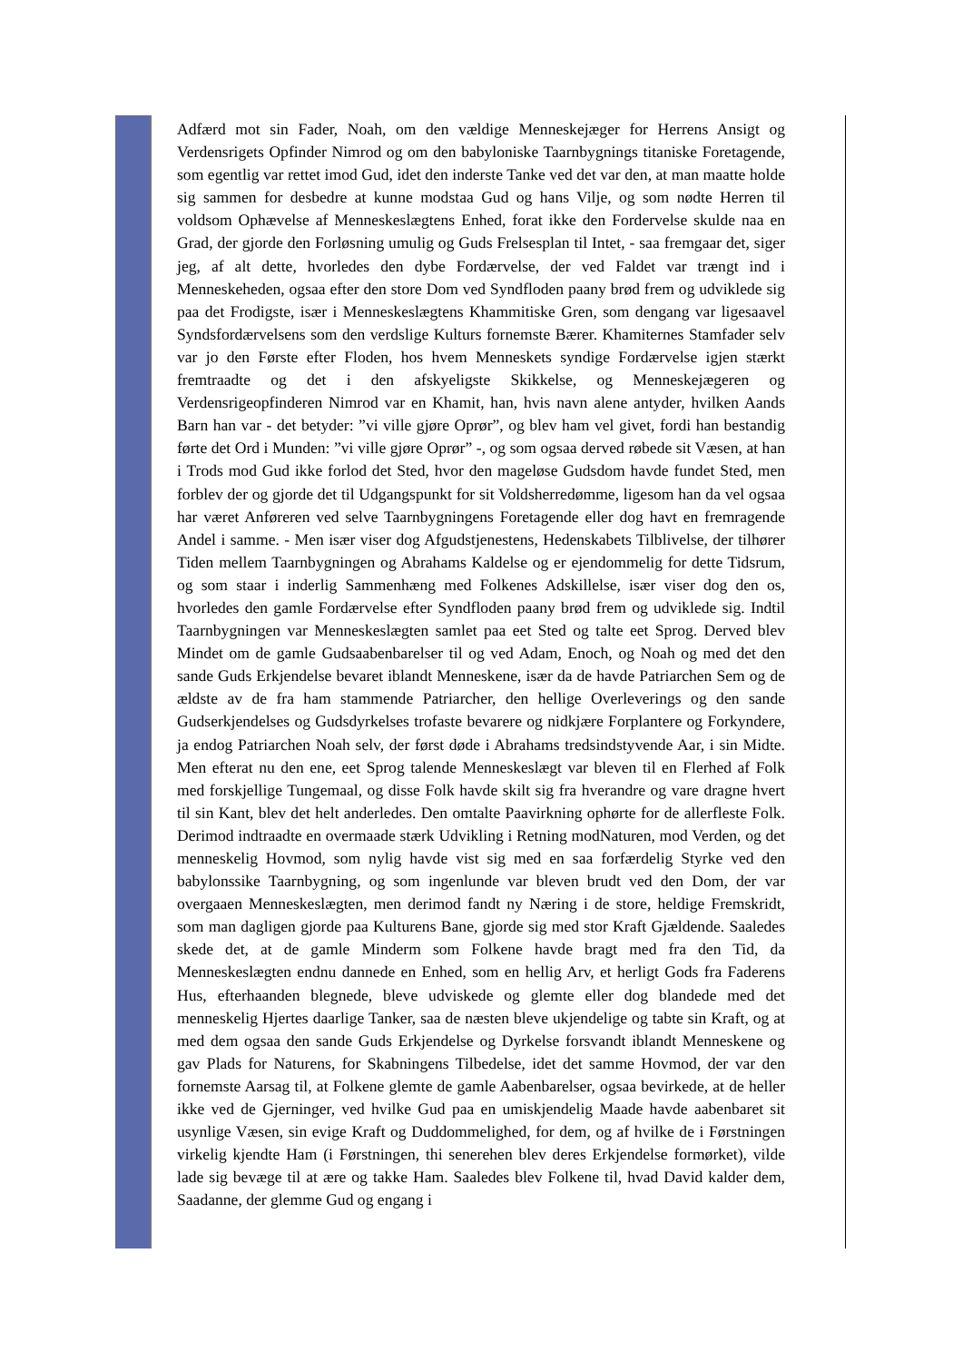Adfærd mot sin Fader, Noah, om den vældige Menneskejæger for Herrens Ansigt og Verdensrigets Opfinder Nimrod og om den babyloniske Taarnbygnings titaniske Foretagende, som egentlig var rettet imod Gud, idet den inderste Tanke ved det var den, at man maatte holde sig sammen for desbedre at kunne modstaa Gud og hans Vilje, og som nødte Herren til voldsom Ophævelse af Menneskeslægtens Enhed, forat ikke den Fordervelse skulde naa en Grad, der gjorde den Forløsning umulig og Guds Frelsesplan til Intet, - saa fremgaar det, siger jeg, af alt dette, hvorledes den dybe Fordærvelse, der ved Faldet var trængt ind i Menneskeheden, ogsaa efter den store Dom ved Syndfloden paany brød frem og udviklede sig paa det Frodigste, især i Menneskeslægtens Khammitiske Gren, som dengang var ligesaavel Syndsfordærvelsens som den verdslige Kulturs fornemste Bærer. Khamiternes Stamfader selv var jo den Første efter Floden, hos hvem Menneskets syndige Fordærvelse igjen stærkt fremtraadte og det i den afskyeligste Skikkelse, og Menneskejægeren og Verdensrigeopfinderen Nimrod var en Khamit, han, hvis navn alene antyder, hvilken Aands Barn han var - det betyder: ”vi ville gjøre Oprør”, og blev ham vel givet, fordi han bestandig førte det Ord i Munden: ”vi ville gjøre Oprør” -, og som ogsaa derved røbede sit Væsen, at han i Trods mod Gud ikke forlod det Sted, hvor den mageløse Gudsdom havde fundet Sted, men forblev der og gjorde det til Udgangspunkt for sit Voldsherredømme, ligesom han da vel ogsaa har været Anføreren ved selve Taarnbygningens Foretagende eller dog havt en fremragende Andel i samme. - Men især viser dog Afgudstjenestens, Hedenskabets Tilblivelse, der tilhører Tiden mellem Taarnbygningen og Abrahams Kaldelse og er ejendommelig for dette Tidsrum, og som staar i inderlig Sammenhæng med Folkenes Adskillelse, især viser dog den os, hvorledes den gamle Fordærvelse efter Syndfloden paany brød frem og udviklede sig. Indtil Taarnbygningen var Menneskeslægten samlet paa eet Sted og talte eet Sprog. Derved blev Mindet om de gamle Gudsaabenbarelser til og ved Adam, Enoch, og Noah og med det den sande Guds Erkjendelse bevaret iblandt Menneskene, især da de havde Patriarchen Sem og de ældste av de fra ham stammende Patriarcher, den hellige Overleverings og den sande Gudserkjendelses og Gudsdyrkelses trofaste bevarere og nidkjære Forplantere og Forkyndere, ja endog Patriarchen Noah selv, der først døde i Abrahams tredsindstyvende Aar, i sin Midte. Men efterat nu den ene, eet Sprog talende Menneskeslægt var bleven til en Flerhed af Folk med forskjellige Tungemaal, og disse Folk havde skilt sig fra hverandre og vare dragne hvert til sin Kant, blev det helt anderledes. Den omtalte Paavirkning ophørte for de allerfleste Folk. Derimod indtraadte en overmaade stærk Udvikling i Retning modNaturen, mod Verden, og det menneskelig Hovmod, som nylig havde vist sig med en saa forfærdelig Styrke ved den babylonssike Taarnbygning, og som ingenlunde var bleven brudt ved den Dom, der var overgaaen Menneskeslægten, men derimod fandt ny Næring i de store, heldige Fremskridt, som man dagligen gjorde paa Kulturens Bane, gjorde sig med stor Kraft Gjældende. Saaledes skede det, at de gamle Minderm som Folkene havde bragt med fra den Tid, da Menneskeslægten endnu dannede en Enhed, som en hellig Arv, et herligt Gods fra Faderens Hus, efterhaanden blegnede, bleve udviskede og glemte eller dog blandede med det menneskelig Hjertes daarlige Tanker, saa de næsten bleve ukjendelige og tabte sin Kraft, og at med dem ogsaa den sande Guds Erkjendelse og Dyrkelse forsvandt iblandt Menneskene og gav Plads for Naturens, for Skabningens Tilbedelse, idet det samme Hovmod, der var den fornemste Aarsag til, at Folkene glemte de gamle Aabenbarelser, ogsaa bevirkede, at de heller ikke ved de Gjerninger, ved hvilke Gud paa en umiskjendelig Maade havde aabenbaret sit usynlige Væsen, sin evige Kraft og Duddommelighed, for dem, og af hvilke de i Førstningen virkelig kjendte Ham (i Førstningen, thi senerehen blev deres Erkjendelse formørket), vilde lade sig bevæge til at ære og takke Ham. Saaledes blev Folkene til, hvad David kalder dem, Saadanne, der glemme Gud og engang i